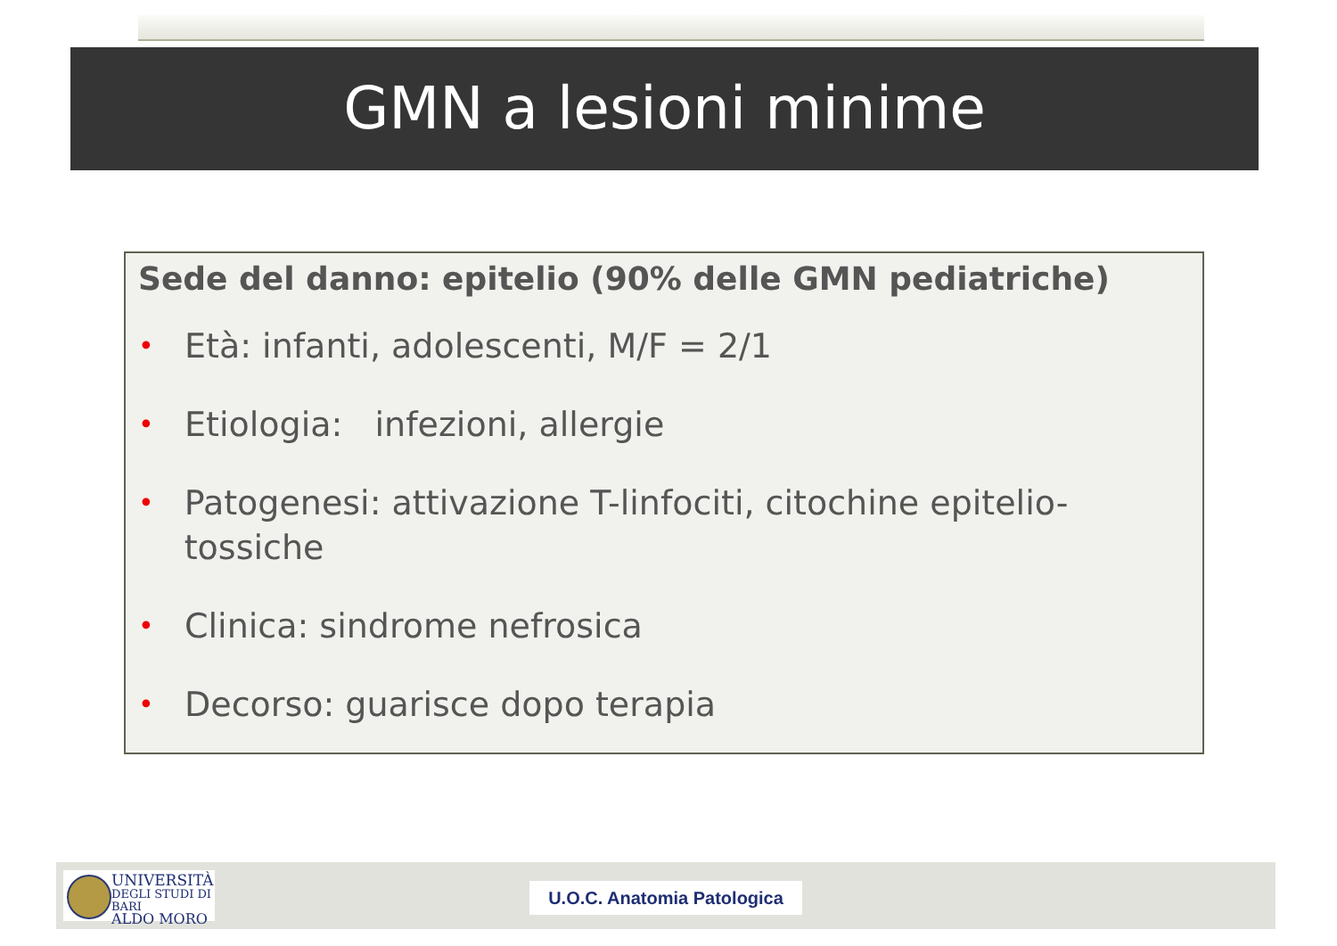GMN a lesioni minime
Sede del danno: epitelio (90% delle GMN pediatriche)
• Età: infanti, adolescenti, M/F = 2/1
• Etiologia: infezioni, allergie
• Patogenesi: attivazione T-linfociti, citochine epitelio-tossiche
• Clinica: sindrome nefrosica
• Decorso: guarisce dopo terapia
UNIVERSITÀ
DEGLI STUDI DI BARI
ALDO MORO
U.O.C. Anatomia Patologica